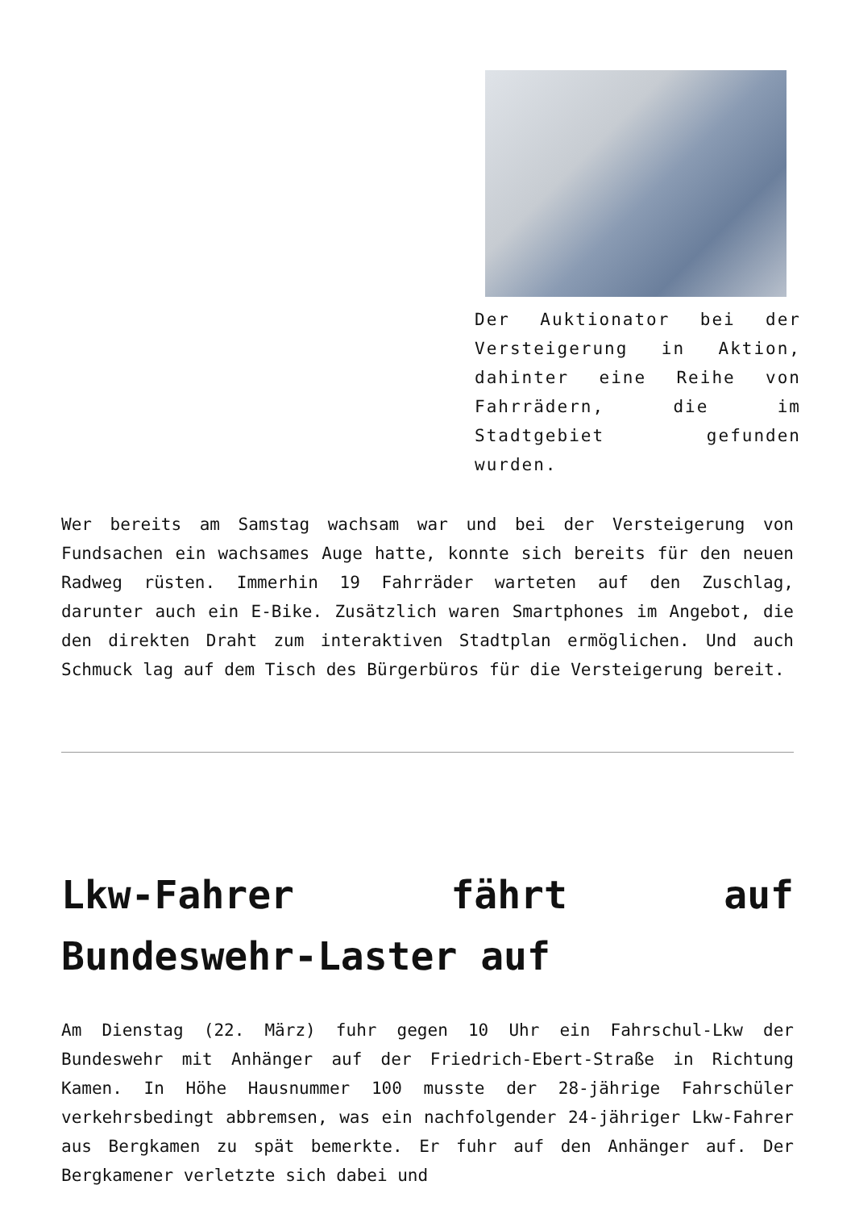Der Auktionator bei der Versteigerung in Aktion, dahinter eine Reihe von Fahrrädern, die im Stadtgebiet gefunden wurden.
Wer bereits am Samstag wachsam war und bei der Versteigerung von Fundsachen ein wachsames Auge hatte, konnte sich bereits für den neuen Radweg rüsten. Immerhin 19 Fahrräder warteten auf den Zuschlag, darunter auch ein E-Bike. Zusätzlich waren Smartphones im Angebot, die den direkten Draht zum interaktiven Stadtplan ermöglichen. Und auch Schmuck lag auf dem Tisch des Bürgerbüros für die Versteigerung bereit.
Lkw-Fahrer fährt auf Bundeswehr-Laster auf
Am Dienstag (22. März) fuhr gegen 10 Uhr ein Fahrschul-Lkw der Bundeswehr mit Anhänger auf der Friedrich-Ebert-Straße in Richtung Kamen. In Höhe Hausnummer 100 musste der 28-jährige Fahrschüler verkehrsbedingt abbremsen, was ein nachfolgender 24-jähriger Lkw-Fahrer aus Bergkamen zu spät bemerkte. Er fuhr auf den Anhänger auf. Der Bergkamener verletzte sich dabei und